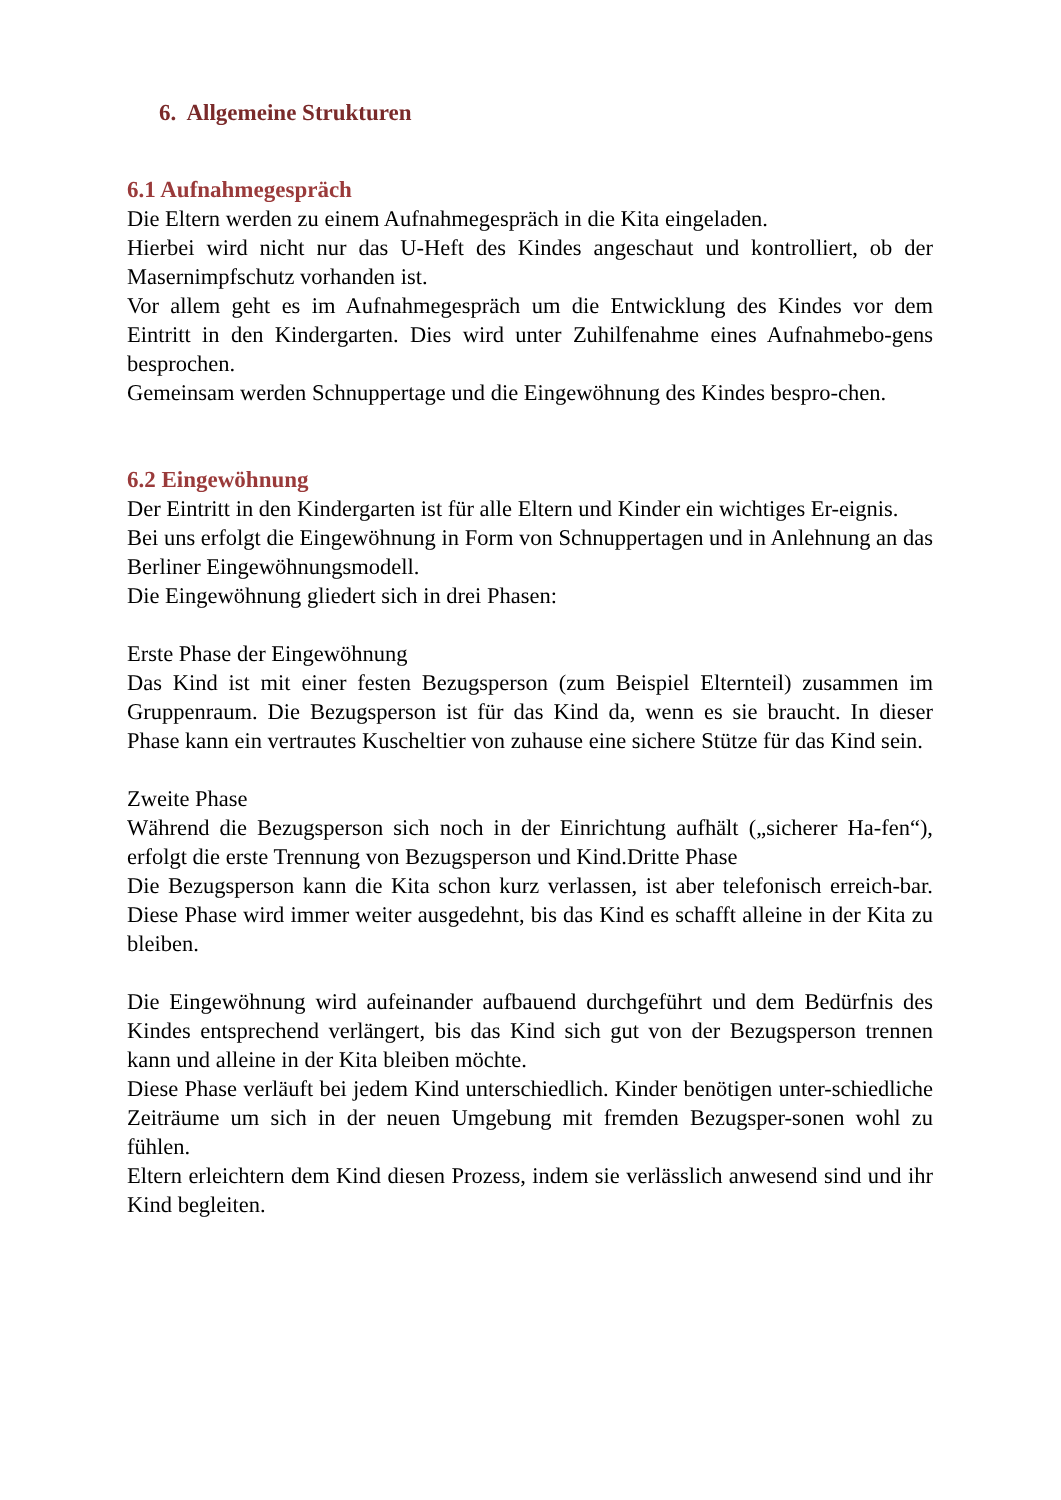6. Allgemeine Strukturen
6.1 Aufnahmegespräch
Die Eltern werden zu einem Aufnahmegespräch in die Kita eingeladen.
Hierbei wird nicht nur das U-Heft des Kindes angeschaut und kontrolliert, ob der Masernimpfschutz vorhanden ist.
Vor allem geht es im Aufnahmegespräch um die Entwicklung des Kindes vor dem Eintritt in den Kindergarten. Dies wird unter Zuhilfenahme eines Aufnahmebo-gens besprochen.
Gemeinsam werden Schnuppertage und die Eingewöhnung des Kindes bespro-chen.
6.2 Eingewöhnung
Der Eintritt in den Kindergarten ist für alle Eltern und Kinder ein wichtiges Er-eignis.
Bei uns erfolgt die Eingewöhnung in Form von Schnuppertagen und in Anlehnung an das Berliner Eingewöhnungsmodell.
Die Eingewöhnung gliedert sich in drei Phasen:
Erste Phase der Eingewöhnung
Das Kind ist mit einer festen Bezugsperson (zum Beispiel Elternteil) zusammen im Gruppenraum. Die Bezugsperson ist für das Kind da, wenn es sie braucht. In dieser Phase kann ein vertrautes Kuscheltier von zuhause eine sichere Stütze für das Kind sein.
Zweite Phase
Während die Bezugsperson sich noch in der Einrichtung aufhält („sicherer Ha-fen“), erfolgt die erste Trennung von Bezugsperson und Kind.Dritte Phase
Die Bezugsperson kann die Kita schon kurz verlassen, ist aber telefonisch erreich-bar. Diese Phase wird immer weiter ausgedehnt, bis das Kind es schafft alleine in der Kita zu bleiben.
Die Eingewöhnung wird aufeinander aufbauend durchgeführt und dem Bedürfnis des Kindes entsprechend verlängert, bis das Kind sich gut von der Bezugsperson trennen kann und alleine in der Kita bleiben möchte.
Diese Phase verläuft bei jedem Kind unterschiedlich. Kinder benötigen unter-schiedliche Zeiträume um sich in der neuen Umgebung mit fremden Bezugsper-sonen wohl zu fühlen.
Eltern erleichtern dem Kind diesen Prozess, indem sie verlässlich anwesend sind und ihr Kind begleiten.